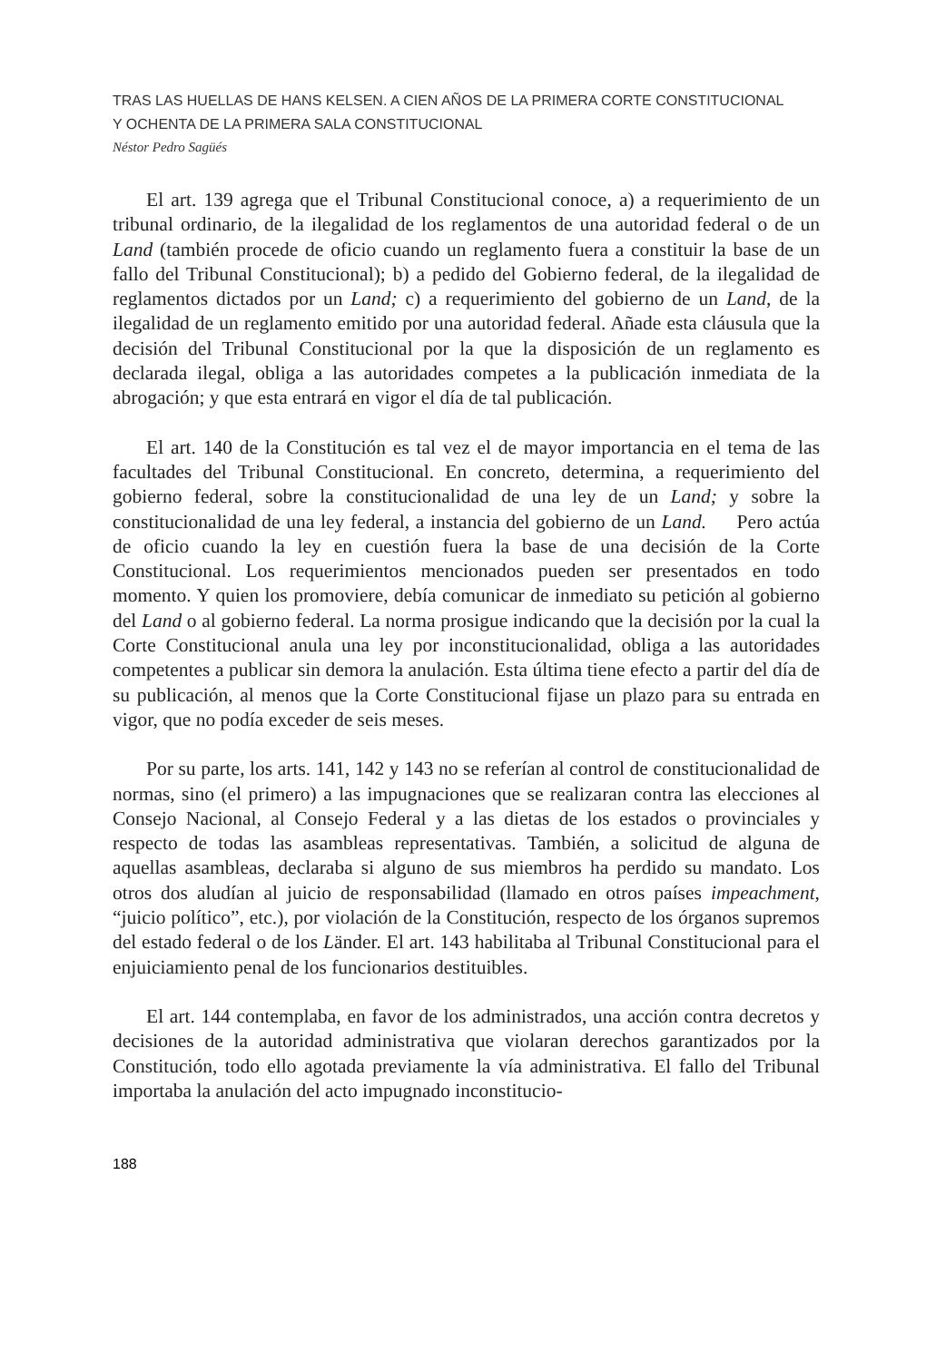TRAS LAS HUELLAS DE HANS KELSEN. A CIEN AÑOS DE LA PRIMERA CORTE CONSTITUCIONAL
Y OCHENTA DE LA PRIMERA SALA CONSTITUCIONAL
Néstor Pedro Sagüés
El art. 139 agrega que el Tribunal Constitucional conoce, a) a requerimiento de un tribunal ordinario, de la ilegalidad de los reglamentos de una autoridad federal o de un Land (también procede de oficio cuando un reglamento fuera a constituir la base de un fallo del Tribunal Constitucional); b) a pedido del Gobierno federal, de la ilegalidad de reglamentos dictados por un Land; c) a requerimiento del gobierno de un Land, de la ilegalidad de un reglamento emitido por una autoridad federal. Añade esta cláusula que la decisión del Tribunal Constitucional por la que la disposición de un reglamento es declarada ilegal, obliga a las autoridades competes a la publicación inmediata de la abrogación; y que esta entrará en vigor el día de tal publicación.
El art. 140 de la Constitución es tal vez el de mayor importancia en el tema de las facultades del Tribunal Constitucional. En concreto, determina, a requerimiento del gobierno federal, sobre la constitucionalidad de una ley de un Land; y sobre la constitucionalidad de una ley federal, a instancia del gobierno de un Land. Pero actúa de oficio cuando la ley en cuestión fuera la base de una decisión de la Corte Constitucional. Los requerimientos mencionados pueden ser presentados en todo momento. Y quien los promoviere, debía comunicar de inmediato su petición al gobierno del Land o al gobierno federal. La norma prosigue indicando que la decisión por la cual la Corte Constitucional anula una ley por inconstitucionalidad, obliga a las autoridades competentes a publicar sin demora la anulación. Esta última tiene efecto a partir del día de su publicación, al menos que la Corte Constitucional fijase un plazo para su entrada en vigor, que no podía exceder de seis meses.
Por su parte, los arts. 141, 142 y 143 no se referían al control de constitucionalidad de normas, sino (el primero) a las impugnaciones que se realizaran contra las elecciones al Consejo Nacional, al Consejo Federal y a las dietas de los estados o provinciales y respecto de todas las asambleas representativas. También, a solicitud de alguna de aquellas asambleas, declaraba si alguno de sus miembros ha perdido su mandato. Los otros dos aludían al juicio de responsabilidad (llamado en otros países impeachment, “juicio político”, etc.), por violación de la Constitución, respecto de los órganos supremos del estado federal o de los Länder. El art. 143 habilitaba al Tribunal Constitucional para el enjuiciamiento penal de los funcionarios destituibles.
El art. 144 contemplaba, en favor de los administrados, una acción contra decretos y decisiones de la autoridad administrativa que violaran derechos garantizados por la Constitución, todo ello agotada previamente la vía administrativa. El fallo del Tribunal importaba la anulación del acto impugnado inconstitucio-
188